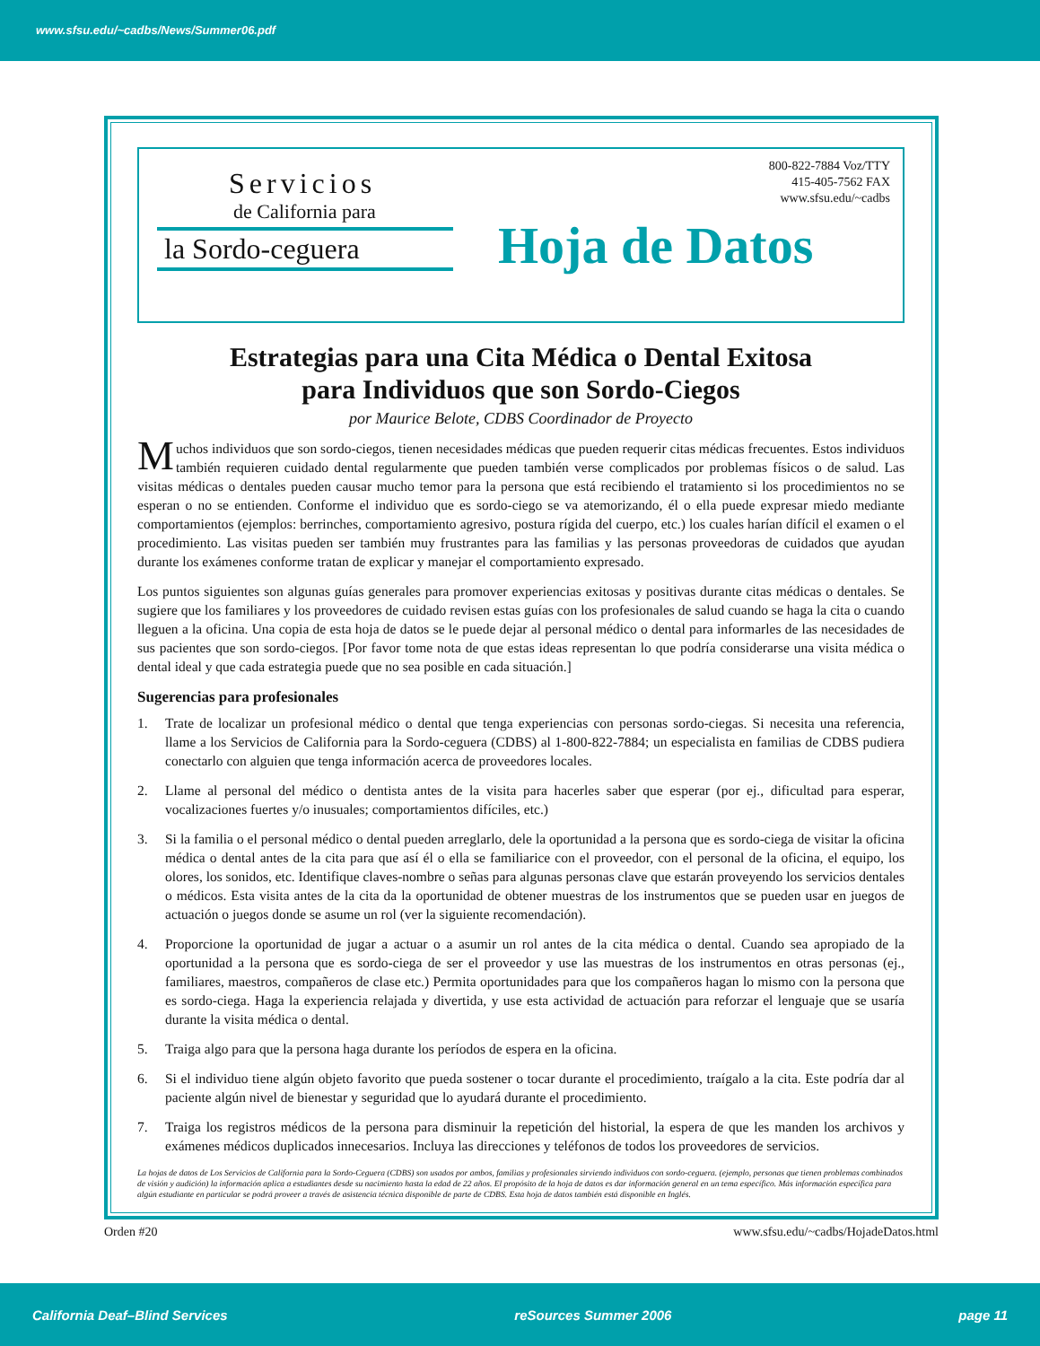www.sfsu.edu/~cadbs/News/Summer06.pdf
Servicios
de California para
la Sordo-ceguera
800-822-7884 Voz/TTY
415-405-7562 FAX
www.sfsu.edu/~cadbs
Hoja de Datos
Estrategias para una Cita Médica o Dental Exitosa
para Individuos que son Sordo-Ciegos
por Maurice Belote, CDBS Coordinador de Proyecto
Muchos individuos que son sordo-ciegos, tienen necesidades médicas que pueden requerir citas médicas frecuentes. Estos individuos también requieren cuidado dental regularmente que pueden también verse complicados por problemas físicos o de salud. Las visitas médicas o dentales pueden causar mucho temor para la persona que está recibiendo el tratamiento si los procedimientos no se esperan o no se entienden. Conforme el individuo que es sordo-ciego se va atemorizando, él o ella puede expresar miedo mediante comportamientos (ejemplos: berrinches, comportamiento agresivo, postura rígida del cuerpo, etc.) los cuales harían difícil el examen o el procedimiento. Las visitas pueden ser también muy frustrantes para las familias y las personas proveedoras de cuidados que ayudan durante los exámenes conforme tratan de explicar y manejar el comportamiento expresado.
Los puntos siguientes son algunas guías generales para promover experiencias exitosas y positivas durante citas médicas o dentales. Se sugiere que los familiares y los proveedores de cuidado revisen estas guías con los profesionales de salud cuando se haga la cita o cuando lleguen a la oficina. Una copia de esta hoja de datos se le puede dejar al personal médico o dental para informarles de las necesidades de sus pacientes que son sordo-ciegos. [Por favor tome nota de que estas ideas representan lo que podría considerarse una visita médica o dental ideal y que cada estrategia puede que no sea posible en cada situación.]
Sugerencias para profesionales
1. Trate de localizar un profesional médico o dental que tenga experiencias con personas sordo-ciegas. Si necesita una referencia, llame a los Servicios de California para la Sordo-ceguera (CDBS) al 1-800-822-7884; un especialista en familias de CDBS pudiera conectarlo con alguien que tenga información acerca de proveedores locales.
2. Llame al personal del médico o dentista antes de la visita para hacerles saber que esperar (por ej., dificultad para esperar, vocalizaciones fuertes y/o inusuales; comportamientos difíciles, etc.)
3. Si la familia o el personal médico o dental pueden arreglarlo, dele la oportunidad a la persona que es sordo-ciega de visitar la oficina médica o dental antes de la cita para que así él o ella se familiarice con el proveedor, con el personal de la oficina, el equipo, los olores, los sonidos, etc. Identifique claves-nombre o señas para algunas personas clave que estarán proveyendo los servicios dentales o médicos. Esta visita antes de la cita da la oportunidad de obtener muestras de los instrumentos que se pueden usar en juegos de actuación o juegos donde se asume un rol (ver la siguiente recomendación).
4. Proporcione la oportunidad de jugar a actuar o a asumir un rol antes de la cita médica o dental. Cuando sea apropiado de la oportunidad a la persona que es sordo-ciega de ser el proveedor y use las muestras de los instrumentos en otras personas (ej., familiares, maestros, compañeros de clase etc.) Permita oportunidades para que los compañeros hagan lo mismo con la persona que es sordo-ciega. Haga la experiencia relajada y divertida, y use esta actividad de actuación para reforzar el lenguaje que se usaría durante la visita médica o dental.
5. Traiga algo para que la persona haga durante los períodos de espera en la oficina.
6. Si el individuo tiene algún objeto favorito que pueda sostener o tocar durante el procedimiento, traígalo a la cita. Este podría dar al paciente algún nivel de bienestar y seguridad que lo ayudará durante el procedimiento.
7. Traiga los registros médicos de la persona para disminuir la repetición del historial, la espera de que les manden los archivos y exámenes médicos duplicados innecesarios. Incluya las direcciones y teléfonos de todos los proveedores de servicios.
La hojas de datos de Los Servicios de California para la Sordo-Ceguera (CDBS) son usados por ambos, familias y profesionales sirviendo individuos con sordo-ceguera. (ejemplo, personas que tienen problemas combinados de visión y audición) la información aplica a estudiantes desde su nacimiento hasta la edad de 22 años. El propósito de la hoja de datos es dar información general en un tema específico. Más información específica para algún estudiante en particular se podrá proveer a través de asistencia técnica disponible de parte de CDBS. Esta hoja de datos también está disponible en Inglés.
Orden #20 www.sfsu.edu/~cadbs/HojadeDatos.html
California Deaf–Blind Services reSources Summer 2006 page 11